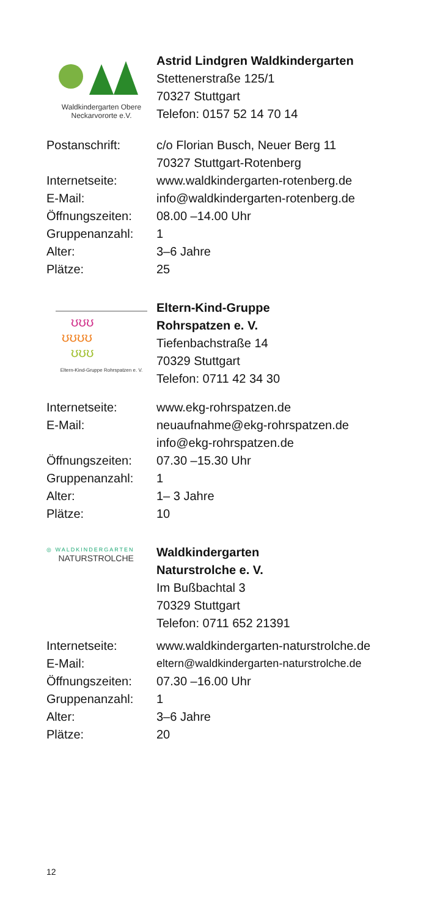Waldkindergarten Obere
Neckarvororte e.V.
Astrid Lindgren Waldkindergarten
Stettenerstraße 125/1
70327 Stuttgart
Telefon: 0157 52 14 70 14
| Postanschrift: | c/o Florian Busch, Neuer Berg 11 70327 Stuttgart-Rotenberg |
| Internetseite: | www.waldkindergarten-rotenberg.de |
| E-Mail: | info@waldkindergarten-rotenberg.de |
| Öffnungszeiten: | 08.00 –14.00 Uhr |
| Gruppenanzahl: | 1 |
| Alter: | 3–6 Jahre |
| Plätze: | 25 |
ʊʊʊ
ʊʊʊʊ
ʊʊʊ
Eltern-Kind-Gruppe Rohrspatzen e. V.
Eltern-Kind-Gruppe
Rohrspatzen e. V.
Tiefenbachstraße 14
70329 Stuttgart
Telefon: 0711 42 34 30
| Internetseite: | www.ekg-rohrspatzen.de |
| E-Mail: | neuaufnahme@ekg-rohrspatzen.de info@ekg-rohrspatzen.de |
| Öffnungszeiten: | 07.30 –15.30 Uhr |
| Gruppenanzahl: | 1 |
| Alter: | 1– 3 Jahre |
| Plätze: | 10 |
◎ WALDKINDERGARTEN
NATURSTROLCHE
Waldkindergarten
Naturstrolche e. V.
Im Bußbachtal 3
70329 Stuttgart
Telefon: 0711 652 21391
| Internetseite: | www.waldkindergarten-naturstrolche.de |
| E-Mail: | eltern@waldkindergarten-naturstrolche.de |
| Öffnungszeiten: | 07.30 –16.00 Uhr |
| Gruppenanzahl: | 1 |
| Alter: | 3–6 Jahre |
| Plätze: | 20 |
12